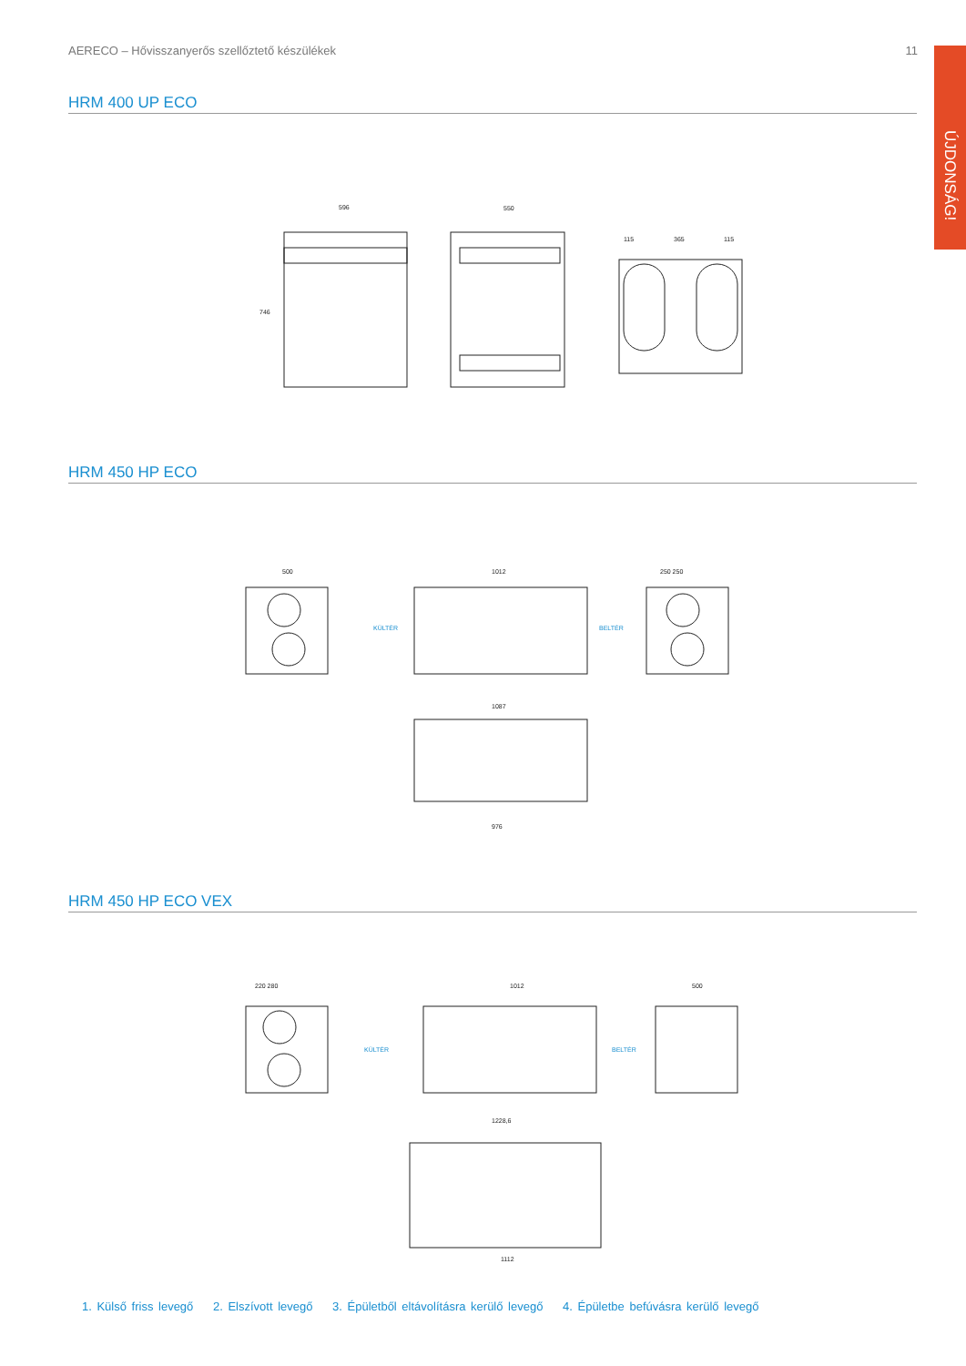AERECO – Hővisszanyerős szellőztető készülékek 11
ÚJDONSÁG!
HRM 400 UP ECO
596
550
115
365
115
746
HRM 450 HP ECO
500
1012
250 250
1087
976
KÜLTÉR
BELTÉR
HRM 450 HP ECO VEX
220 280
1012
500
1228,6
1112
KÜLTÉR
BELTÉR
1. Külső friss levegő 2. Elszívott levegő 3. Épületből eltávolításra kerülő levegő 4. Épületbe befúvásra kerülő levegő